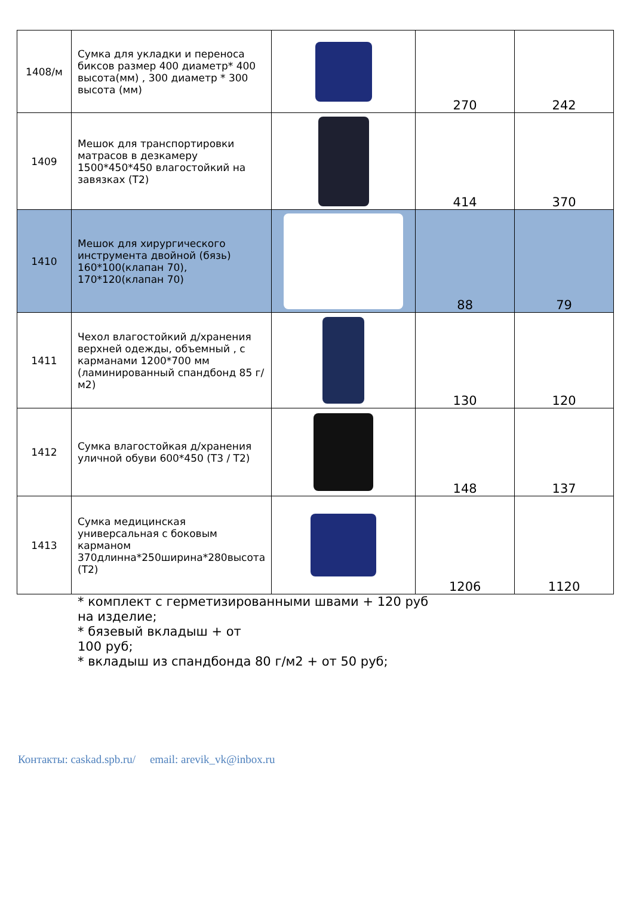| 1408/м | Сумка для укладки и переноса биксов размер 400 диаметр* 400 высота(мм) , 300 диаметр * 300 высота (мм) | | 270 | 242 |
| 1409 | Мешок для транспортировки матрасов в дезкамеру 1500*450*450 влагостойкий на завязках (Т2) | | 414 | 370 |
| 1410 | Мешок для хирургического инструмента двойной (бязь) 160*100(клапан 70), 170*120(клапан 70) | | 88 | 79 |
| 1411 | Чехол влагостойкий д/хранения верхней одежды, объемный , с карманами 1200*700 мм (ламинированный спандбонд 85 г/м2) | | 130 | 120 |
| 1412 | Сумка влагостойкая д/хранения уличной обуви 600*450 (Т3 / Т2) | | 148 | 137 |
| 1413 | Сумка медицинская универсальная с боковым карманом 370длинна*250ширина*280высота (Т2) | | 1206 | 1120 |
* комплект с герметизированными швами + 120 руб
на изделие;
* бязевый вкладыш + от
100 руб;
* вкладыш из спандбонда 80 г/м2 + от 50 руб;
Контакты: caskad.spb.ru/ email: arevik_vk@inbox.ru